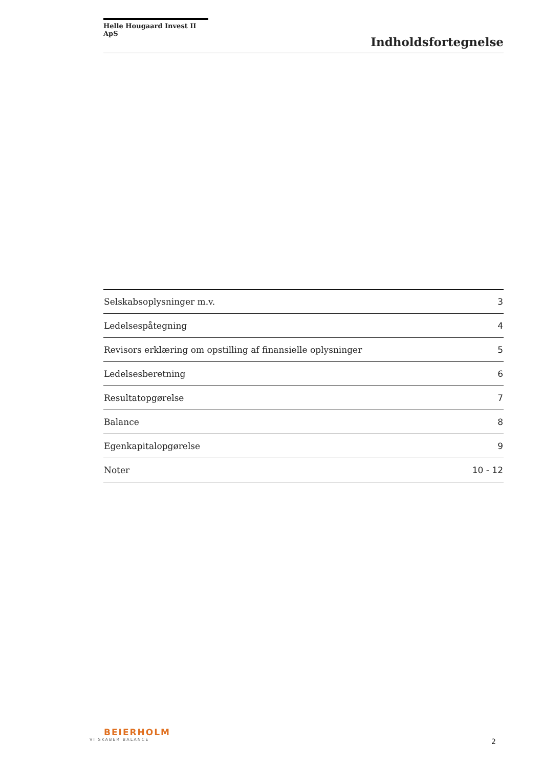Helle Hougaard Invest II ApS
Indholdsfortegnelse
| Selskabsoplysninger m.v. | 3 |
| Ledelsespåtegning | 4 |
| Revisors erklæring om opstilling af finansielle oplysninger | 5 |
| Ledelsesberetning | 6 |
| Resultatopgørelse | 7 |
| Balance | 8 |
| Egenkapitalopgørelse | 9 |
| Noter | 10 - 12 |
BEIERHOLM
VI SKABER BALANCE
2